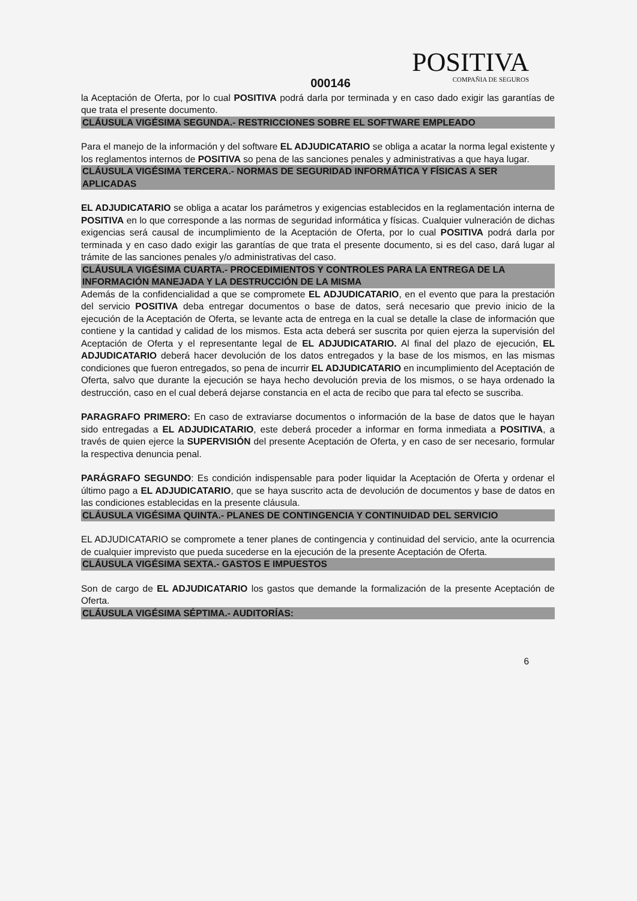POSITIVA
COMPAÑIA DE SEGUROS
000146
la Aceptación de Oferta, por lo cual POSITIVA podrá darla por terminada y en caso dado exigir las garantías de que trata el presente documento.
CLÁUSULA VIGÉSIMA SEGUNDA.- RESTRICCIONES SOBRE EL SOFTWARE EMPLEADO
Para el manejo de la información y del software EL ADJUDICATARIO se obliga a acatar la norma legal existente y los reglamentos internos de POSITIVA so pena de las sanciones penales y administrativas a que haya lugar.
CLÁUSULA VIGÉSIMA TERCERA.- NORMAS DE SEGURIDAD INFORMÁTICA Y FÍSICAS A SER APLICADAS
EL ADJUDICATARIO se obliga a acatar los parámetros y exigencias establecidos en la reglamentación interna de POSITIVA en lo que corresponde a las normas de seguridad informática y físicas. Cualquier vulneración de dichas exigencias será causal de incumplimiento de la Aceptación de Oferta, por lo cual POSITIVA podrá darla por terminada y en caso dado exigir las garantías de que trata el presente documento, si es del caso, dará lugar al trámite de las sanciones penales y/o administrativas del caso.
CLÁUSULA VIGÉSIMA CUARTA.- PROCEDIMIENTOS Y CONTROLES PARA LA ENTREGA DE LA INFORMACIÓN MANEJADA Y LA DESTRUCCIÓN DE LA MISMA
Además de la confidencialidad a que se compromete EL ADJUDICATARIO, en el evento que para la prestación del servicio POSITIVA deba entregar documentos o base de datos, será necesario que previo inicio de la ejecución de la Aceptación de Oferta, se levante acta de entrega en la cual se detalle la clase de información que contiene y la cantidad y calidad de los mismos. Esta acta deberá ser suscrita por quien ejerza la supervisión del Aceptación de Oferta y el representante legal de EL ADJUDICATARIO. Al final del plazo de ejecución, EL ADJUDICATARIO deberá hacer devolución de los datos entregados y la base de los mismos, en las mismas condiciones que fueron entregados, so pena de incurrir EL ADJUDICATARIO en incumplimiento del Aceptación de Oferta, salvo que durante la ejecución se haya hecho devolución previa de los mismos, o se haya ordenado la destrucción, caso en el cual deberá dejarse constancia en el acta de recibo que para tal efecto se suscriba.
PARAGRAFO PRIMERO: En caso de extraviarse documentos o información de la base de datos que le hayan sido entregadas a EL ADJUDICATARIO, este deberá proceder a informar en forma inmediata a POSITIVA, a través de quien ejerce la SUPERVISIÓN del presente Aceptación de Oferta, y en caso de ser necesario, formular la respectiva denuncia penal.
PARÁGRAFO SEGUNDO: Es condición indispensable para poder liquidar la Aceptación de Oferta y ordenar el último pago a EL ADJUDICATARIO, que se haya suscrito acta de devolución de documentos y base de datos en las condiciones establecidas en la presente cláusula.
CLÁUSULA VIGÉSIMA QUINTA.- PLANES DE CONTINGENCIA Y CONTINUIDAD DEL SERVICIO
EL ADJUDICATARIO se compromete a tener planes de contingencia y continuidad del servicio, ante la ocurrencia de cualquier imprevisto que pueda sucederse en la ejecución de la presente Aceptación de Oferta.
CLÁUSULA VIGÉSIMA SEXTA.- GASTOS E IMPUESTOS
Son de cargo de EL ADJUDICATARIO los gastos que demande la formalización de la presente Aceptación de Oferta.
CLÁUSULA VIGÉSIMA SÉPTIMA.- AUDITORÍAS:
6